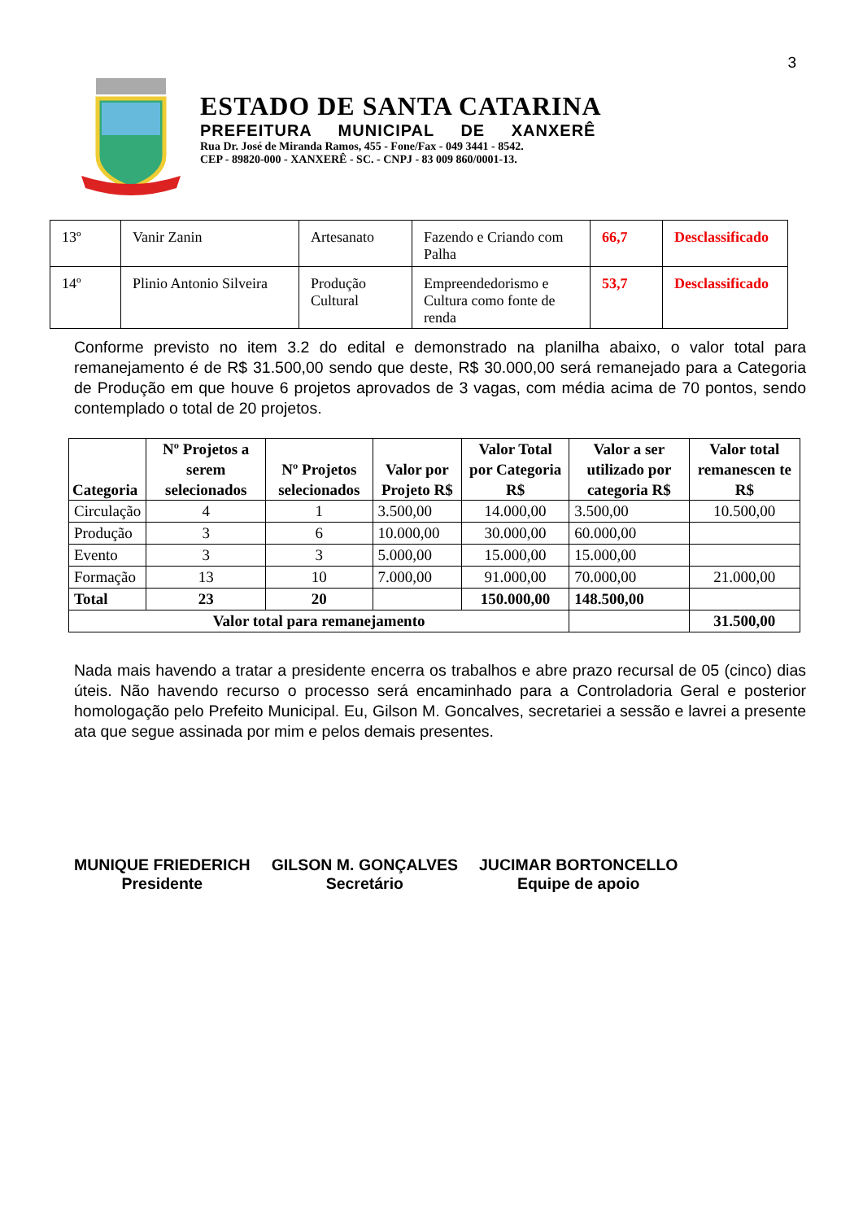3
ESTADO DE SANTA CATARINA
PREFEITURA MUNICIPAL DE XANXERÊ
Rua Dr. José de Miranda Ramos, 455 - Fone/Fax - 049 3441 - 8542.
CEP - 89820-000 - XANXERÊ - SC. - CNPJ - 83 009 860/0001-13.
| 13º | Vanir Zanin | Artesanato | Fazendo e Criando com Palha | 66,7 | Desclassificado |
| 14º | Plinio Antonio Silveira | Produção Cultural | Empreendedorismo e Cultura como fonte de renda | 53,7 | Desclassificado |
Conforme previsto no item 3.2 do edital e demonstrado na planilha abaixo, o valor total para remanejamento é de R$ 31.500,00 sendo que deste, R$ 30.000,00 será remanejado para a Categoria de Produção em que houve 6 projetos aprovados de 3 vagas, com média acima de 70 pontos, sendo contemplado o total de 20 projetos.
| Categoria | Nº Projetos a serem selecionados | Nº Projetos selecionados | Valor por Projeto R$ | Valor Total por Categoria R$ | Valor a ser utilizado por categoria R$ | Valor total remanescen te R$ |
| --- | --- | --- | --- | --- | --- | --- |
| Circulação | 4 | 1 | 3.500,00 | 14.000,00 | 3.500,00 | 10.500,00 |
| Produção | 3 | 6 | 10.000,00 | 30.000,00 | 60.000,00 | |
| Evento | 3 | 3 | 5.000,00 | 15.000,00 | 15.000,00 | |
| Formação | 13 | 10 | 7.000,00 | 91.000,00 | 70.000,00 | 21.000,00 |
| Total | 23 | 20 | | 150.000,00 | 148.500,00 | |
| Valor total para remanejamento | | | | | | 31.500,00 |
Nada mais havendo a tratar a presidente encerra os trabalhos e abre prazo recursal de 05 (cinco) dias úteis. Não havendo recurso o processo será encaminhado para a Controladoria Geral e posterior homologação pelo Prefeito Municipal. Eu, Gilson M. Goncalves, secretariei a sessão e lavrei a presente ata que segue assinada por mim e pelos demais presentes.
MUNIQUE FRIEDERICH
Presidente
GILSON M. GONÇALVES
Secretário
JUCIMAR BORTONCELLO
Equipe de apoio